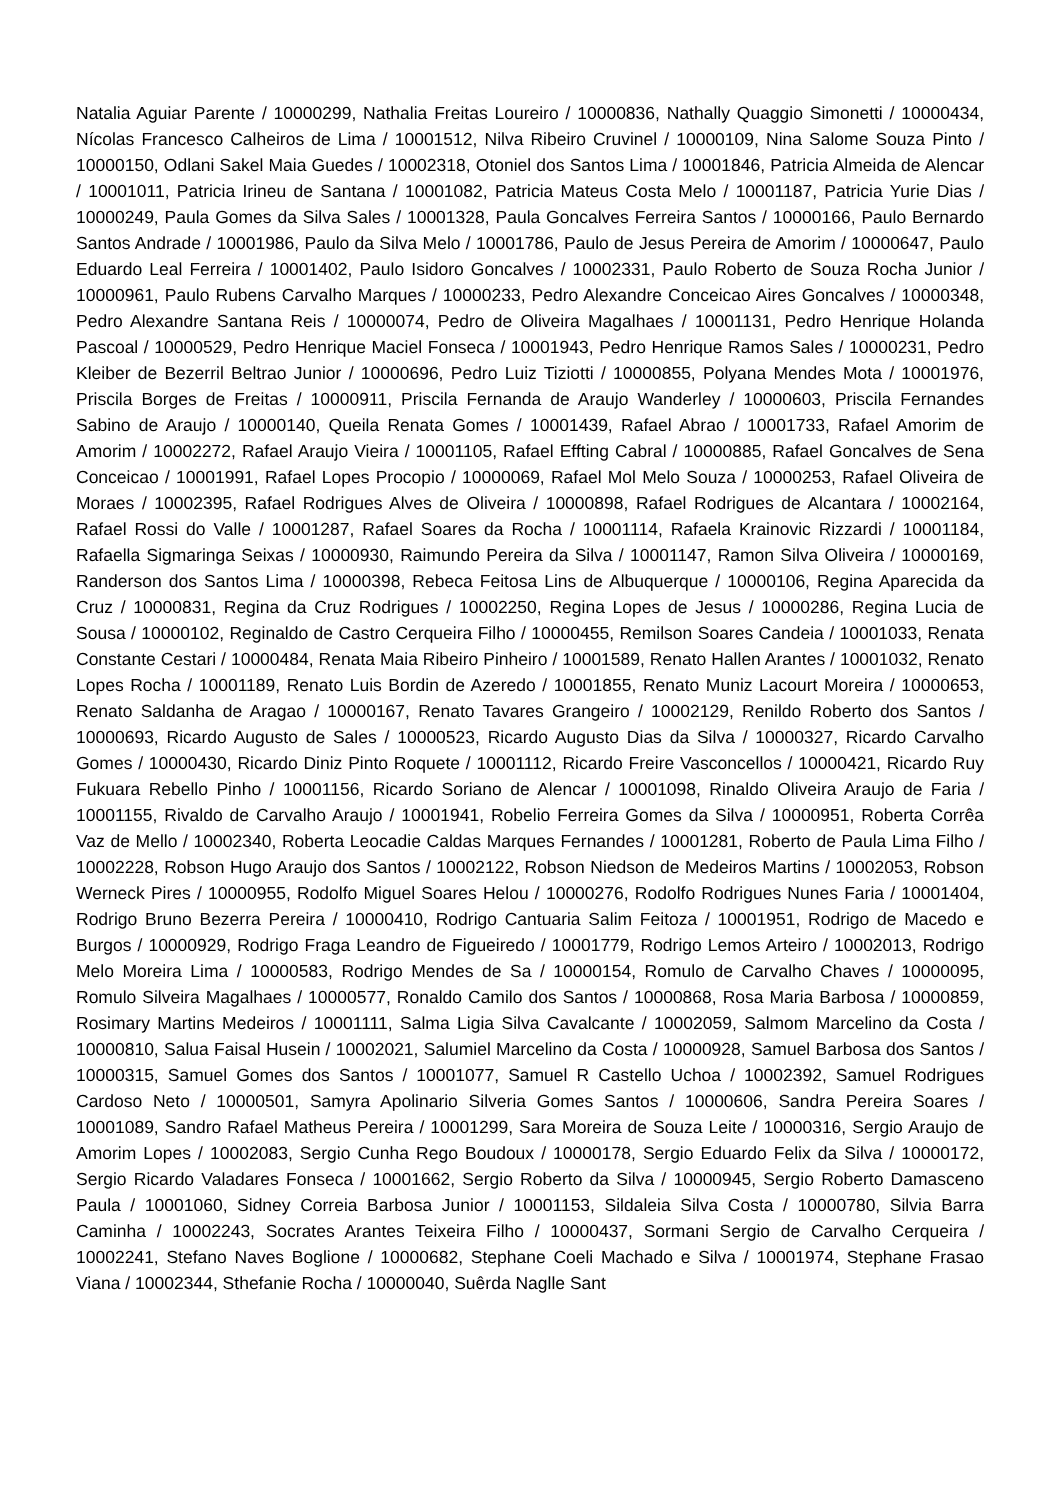Natalia Aguiar Parente / 10000299, Nathalia Freitas Loureiro / 10000836, Nathally Quaggio Simonetti / 10000434, Nícolas Francesco Calheiros de Lima / 10001512, Nilva Ribeiro Cruvinel / 10000109, Nina Salome Souza Pinto / 10000150, Odlani Sakel Maia Guedes / 10002318, Otoniel dos Santos Lima / 10001846, Patricia Almeida de Alencar / 10001011, Patricia Irineu de Santana / 10001082, Patricia Mateus Costa Melo / 10001187, Patricia Yurie Dias / 10000249, Paula Gomes da Silva Sales / 10001328, Paula Goncalves Ferreira Santos / 10000166, Paulo Bernardo Santos Andrade / 10001986, Paulo da Silva Melo / 10001786, Paulo de Jesus Pereira de Amorim / 10000647, Paulo Eduardo Leal Ferreira / 10001402, Paulo Isidoro Goncalves / 10002331, Paulo Roberto de Souza Rocha Junior / 10000961, Paulo Rubens Carvalho Marques / 10000233, Pedro Alexandre Conceicao Aires Goncalves / 10000348, Pedro Alexandre Santana Reis / 10000074, Pedro de Oliveira Magalhaes / 10001131, Pedro Henrique Holanda Pascoal / 10000529, Pedro Henrique Maciel Fonseca / 10001943, Pedro Henrique Ramos Sales / 10000231, Pedro Kleiber de Bezerril Beltrao Junior / 10000696, Pedro Luiz Tiziotti / 10000855, Polyana Mendes Mota / 10001976, Priscila Borges de Freitas / 10000911, Priscila Fernanda de Araujo Wanderley / 10000603, Priscila Fernandes Sabino de Araujo / 10000140, Queila Renata Gomes / 10001439, Rafael Abrao / 10001733, Rafael Amorim de Amorim / 10002272, Rafael Araujo Vieira / 10001105, Rafael Effting Cabral / 10000885, Rafael Goncalves de Sena Conceicao / 10001991, Rafael Lopes Procopio / 10000069, Rafael Mol Melo Souza / 10000253, Rafael Oliveira de Moraes / 10002395, Rafael Rodrigues Alves de Oliveira / 10000898, Rafael Rodrigues de Alcantara / 10002164, Rafael Rossi do Valle / 10001287, Rafael Soares da Rocha / 10001114, Rafaela Krainovic Rizzardi / 10001184, Rafaella Sigmaringa Seixas / 10000930, Raimundo Pereira da Silva / 10001147, Ramon Silva Oliveira / 10000169, Randerson dos Santos Lima / 10000398, Rebeca Feitosa Lins de Albuquerque / 10000106, Regina Aparecida da Cruz / 10000831, Regina da Cruz Rodrigues / 10002250, Regina Lopes de Jesus / 10000286, Regina Lucia de Sousa / 10000102, Reginaldo de Castro Cerqueira Filho / 10000455, Remilson Soares Candeia / 10001033, Renata Constante Cestari / 10000484, Renata Maia Ribeiro Pinheiro / 10001589, Renato Hallen Arantes / 10001032, Renato Lopes Rocha / 10001189, Renato Luis Bordin de Azeredo / 10001855, Renato Muniz Lacourt Moreira / 10000653, Renato Saldanha de Aragao / 10000167, Renato Tavares Grangeiro / 10002129, Renildo Roberto dos Santos / 10000693, Ricardo Augusto de Sales / 10000523, Ricardo Augusto Dias da Silva / 10000327, Ricardo Carvalho Gomes / 10000430, Ricardo Diniz Pinto Roquete / 10001112, Ricardo Freire Vasconcellos / 10000421, Ricardo Ruy Fukuara Rebello Pinho / 10001156, Ricardo Soriano de Alencar / 10001098, Rinaldo Oliveira Araujo de Faria / 10001155, Rivaldo de Carvalho Araujo / 10001941, Robelio Ferreira Gomes da Silva / 10000951, Roberta Corrêa Vaz de Mello / 10002340, Roberta Leocadie Caldas Marques Fernandes / 10001281, Roberto de Paula Lima Filho / 10002228, Robson Hugo Araujo dos Santos / 10002122, Robson Niedson de Medeiros Martins / 10002053, Robson Werneck Pires / 10000955, Rodolfo Miguel Soares Helou / 10000276, Rodolfo Rodrigues Nunes Faria / 10001404, Rodrigo Bruno Bezerra Pereira / 10000410, Rodrigo Cantuaria Salim Feitoza / 10001951, Rodrigo de Macedo e Burgos / 10000929, Rodrigo Fraga Leandro de Figueiredo / 10001779, Rodrigo Lemos Arteiro / 10002013, Rodrigo Melo Moreira Lima / 10000583, Rodrigo Mendes de Sa / 10000154, Romulo de Carvalho Chaves / 10000095, Romulo Silveira Magalhaes / 10000577, Ronaldo Camilo dos Santos / 10000868, Rosa Maria Barbosa / 10000859, Rosimary Martins Medeiros / 10001111, Salma Ligia Silva Cavalcante / 10002059, Salmom Marcelino da Costa / 10000810, Salua Faisal Husein / 10002021, Salumiel Marcelino da Costa / 10000928, Samuel Barbosa dos Santos / 10000315, Samuel Gomes dos Santos / 10001077, Samuel R Castello Uchoa / 10002392, Samuel Rodrigues Cardoso Neto / 10000501, Samyra Apolinario Silveria Gomes Santos / 10000606, Sandra Pereira Soares / 10001089, Sandro Rafael Matheus Pereira / 10001299, Sara Moreira de Souza Leite / 10000316, Sergio Araujo de Amorim Lopes / 10002083, Sergio Cunha Rego Boudoux / 10000178, Sergio Eduardo Felix da Silva / 10000172, Sergio Ricardo Valadares Fonseca / 10001662, Sergio Roberto da Silva / 10000945, Sergio Roberto Damasceno Paula / 10001060, Sidney Correia Barbosa Junior / 10001153, Sildaleia Silva Costa / 10000780, Silvia Barra Caminha / 10002243, Socrates Arantes Teixeira Filho / 10000437, Sormani Sergio de Carvalho Cerqueira / 10002241, Stefano Naves Boglione / 10000682, Stephane Coeli Machado e Silva / 10001974, Stephane Frasao Viana / 10002344, Sthefanie Rocha / 10000040, Suêrda Naglle Sant